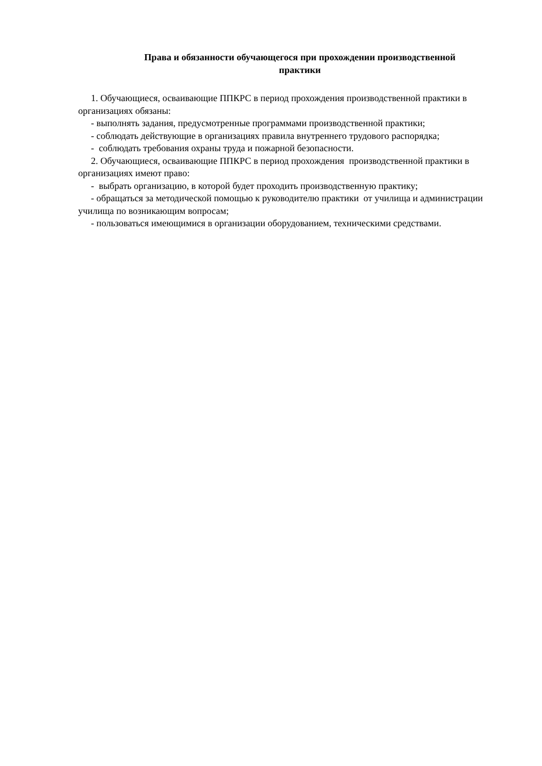Права и обязанности обучающегося при прохождении производственной
практики
1. Обучающиеся, осваивающие ППКРС в период прохождения производственной практики в организациях обязаны:
- выполнять задания, предусмотренные программами производственной практики;
- соблюдать действующие в организациях правила внутреннего трудового распорядка;
- соблюдать требования охраны труда и пожарной безопасности.
2. Обучающиеся, осваивающие ППКРС в период прохождения производственной практики в организациях имеют право:
- выбрать организацию, в которой будет проходить производственную практику;
- обращаться за методической помощью к руководителю практики от училища и администрации училища по возникающим вопросам;
- пользоваться имеющимися в организации оборудованием, техническими средствами.